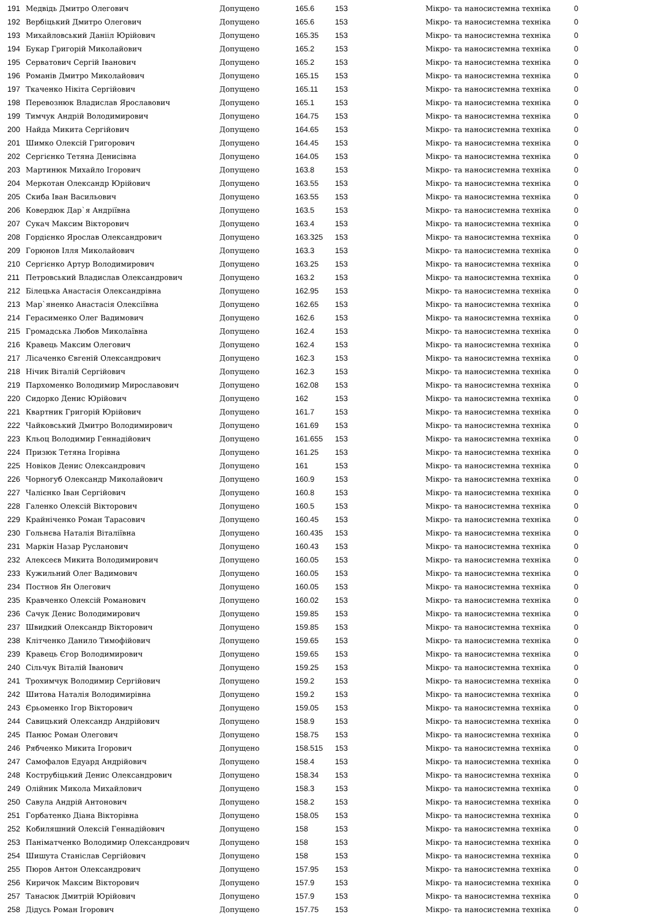| 191 | Медвідь Дмитро Олегович | Допущено | 165.6 | 153 | Мікро- та наносистемна техніка | 0 |
| 192 | Вербіцький Дмитро Олегович | Допущено | 165.6 | 153 | Мікро- та наносистемна техніка | 0 |
| 193 | Михайловський Данііл Юрійович | Допущено | 165.35 | 153 | Мікро- та наносистемна техніка | 0 |
| 194 | Букар Григорій Миколайович | Допущено | 165.2 | 153 | Мікро- та наносистемна техніка | 0 |
| 195 | Серватович Сергій Іванович | Допущено | 165.2 | 153 | Мікро- та наносистемна техніка | 0 |
| 196 | Романів Дмитро Миколайович | Допущено | 165.15 | 153 | Мікро- та наносистемна техніка | 0 |
| 197 | Ткаченко Нікіта Сергійович | Допущено | 165.11 | 153 | Мікро- та наносистемна техніка | 0 |
| 198 | Перевознюк Владислав Ярославович | Допущено | 165.1 | 153 | Мікро- та наносистемна техніка | 0 |
| 199 | Тимчук Андрій Володимирович | Допущено | 164.75 | 153 | Мікро- та наносистемна техніка | 0 |
| 200 | Найда Микита Сергійович | Допущено | 164.65 | 153 | Мікро- та наносистемна техніка | 0 |
| 201 | Шимко Олексій Григорович | Допущено | 164.45 | 153 | Мікро- та наносистемна техніка | 0 |
| 202 | Сергієнко Тетяна Денисівна | Допущено | 164.05 | 153 | Мікро- та наносистемна техніка | 0 |
| 203 | Мартинюк Михайло Ігорович | Допущено | 163.8 | 153 | Мікро- та наносистемна техніка | 0 |
| 204 | Меркотан Олександр Юрійович | Допущено | 163.55 | 153 | Мікро- та наносистемна техніка | 0 |
| 205 | Скиба Іван Васильович | Допущено | 163.55 | 153 | Мікро- та наносистемна техніка | 0 |
| 206 | Ковердюк Дар`я Андріївна | Допущено | 163.5 | 153 | Мікро- та наносистемна техніка | 0 |
| 207 | Сукач Максим Вікторович | Допущено | 163.4 | 153 | Мікро- та наносистемна техніка | 0 |
| 208 | Гордієнко Ярослав Олександрович | Допущено | 163.325 | 153 | Мікро- та наносистемна техніка | 0 |
| 209 | Горюнов Ілля Миколайович | Допущено | 163.3 | 153 | Мікро- та наносистемна техніка | 0 |
| 210 | Сергієнко Артур Володимирович | Допущено | 163.25 | 153 | Мікро- та наносистемна техніка | 0 |
| 211 | Петровський Владислав Олександрович | Допущено | 163.2 | 153 | Мікро- та наносистемна техніка | 0 |
| 212 | Білецька Анастасія Олександрівна | Допущено | 162.95 | 153 | Мікро- та наносистемна техніка | 0 |
| 213 | Мар`яненко Анастасія Олексіївна | Допущено | 162.65 | 153 | Мікро- та наносистемна техніка | 0 |
| 214 | Герасименко Олег Вадимович | Допущено | 162.6 | 153 | Мікро- та наносистемна техніка | 0 |
| 215 | Громадська Любов Миколаївна | Допущено | 162.4 | 153 | Мікро- та наносистемна техніка | 0 |
| 216 | Кравець Максим Олегович | Допущено | 162.4 | 153 | Мікро- та наносистемна техніка | 0 |
| 217 | Лісаченко Євгеній Олександрович | Допущено | 162.3 | 153 | Мікро- та наносистемна техніка | 0 |
| 218 | Нічик Віталій Сергійович | Допущено | 162.3 | 153 | Мікро- та наносистемна техніка | 0 |
| 219 | Пархоменко Володимир Мирославович | Допущено | 162.08 | 153 | Мікро- та наносистемна техніка | 0 |
| 220 | Сидорко Денис Юрійович | Допущено | 162 | 153 | Мікро- та наносистемна техніка | 0 |
| 221 | Квартник Григорій Юрійович | Допущено | 161.7 | 153 | Мікро- та наносистемна техніка | 0 |
| 222 | Чайковський Дмитро Володимирович | Допущено | 161.69 | 153 | Мікро- та наносистемна техніка | 0 |
| 223 | Кльоц Володимир Геннадійович | Допущено | 161.655 | 153 | Мікро- та наносистемна техніка | 0 |
| 224 | Призюк Тетяна Ігорівна | Допущено | 161.25 | 153 | Мікро- та наносистемна техніка | 0 |
| 225 | Новіков Денис Олександрович | Допущено | 161 | 153 | Мікро- та наносистемна техніка | 0 |
| 226 | Чорногуб Олександр Миколайович | Допущено | 160.9 | 153 | Мікро- та наносистемна техніка | 0 |
| 227 | Чалієнко Іван Сергійович | Допущено | 160.8 | 153 | Мікро- та наносистемна техніка | 0 |
| 228 | Галенко Олексій Вікторович | Допущено | 160.5 | 153 | Мікро- та наносистемна техніка | 0 |
| 229 | Крайніченко Роман Тарасович | Допущено | 160.45 | 153 | Мікро- та наносистемна техніка | 0 |
| 230 | Гольнєва Наталія Віталіївна | Допущено | 160.435 | 153 | Мікро- та наносистемна техніка | 0 |
| 231 | Маркін Назар Русланович | Допущено | 160.43 | 153 | Мікро- та наносистемна техніка | 0 |
| 232 | Алексеєв Микита Володимирович | Допущено | 160.05 | 153 | Мікро- та наносистемна техніка | 0 |
| 233 | Кужильний Олег Вадимович | Допущено | 160.05 | 153 | Мікро- та наносистемна техніка | 0 |
| 234 | Постнов Ян Олегович | Допущено | 160.05 | 153 | Мікро- та наносистемна техніка | 0 |
| 235 | Кравченко Олексій Романович | Допущено | 160.02 | 153 | Мікро- та наносистемна техніка | 0 |
| 236 | Сачук Денис Володимирович | Допущено | 159.85 | 153 | Мікро- та наносистемна техніка | 0 |
| 237 | Швидкий Олександр Вікторович | Допущено | 159.85 | 153 | Мікро- та наносистемна техніка | 0 |
| 238 | Клітченко Данило Тимофійович | Допущено | 159.65 | 153 | Мікро- та наносистемна техніка | 0 |
| 239 | Кравець Єгор Володимирович | Допущено | 159.65 | 153 | Мікро- та наносистемна техніка | 0 |
| 240 | Сільчук Віталій Іванович | Допущено | 159.25 | 153 | Мікро- та наносистемна техніка | 0 |
| 241 | Трохимчук Володимир Сергійович | Допущено | 159.2 | 153 | Мікро- та наносистемна техніка | 0 |
| 242 | Шитова Наталія Володимирівна | Допущено | 159.2 | 153 | Мікро- та наносистемна техніка | 0 |
| 243 | Єрьоменко Ігор Вікторович | Допущено | 159.05 | 153 | Мікро- та наносистемна техніка | 0 |
| 244 | Савицький Олександр Андрійович | Допущено | 158.9 | 153 | Мікро- та наносистемна техніка | 0 |
| 245 | Панюс Роман Олегович | Допущено | 158.75 | 153 | Мікро- та наносистемна техніка | 0 |
| 246 | Рябченко Микита Ігорович | Допущено | 158.515 | 153 | Мікро- та наносистемна техніка | 0 |
| 247 | Самофалов Едуард Андрійович | Допущено | 158.4 | 153 | Мікро- та наносистемна техніка | 0 |
| 248 | Кострубіцький Денис Олександрович | Допущено | 158.34 | 153 | Мікро- та наносистемна техніка | 0 |
| 249 | Олійник Микола Михайлович | Допущено | 158.3 | 153 | Мікро- та наносистемна техніка | 0 |
| 250 | Савула Андрій Антонович | Допущено | 158.2 | 153 | Мікро- та наносистемна техніка | 0 |
| 251 | Горбатенко Діана Вікторівна | Допущено | 158.05 | 153 | Мікро- та наносистемна техніка | 0 |
| 252 | Кобиляшний Олексій Геннадійович | Допущено | 158 | 153 | Мікро- та наносистемна техніка | 0 |
| 253 | Паніматченко Володимир Олександрович | Допущено | 158 | 153 | Мікро- та наносистемна техніка | 0 |
| 254 | Шишута Станіслав Сергійович | Допущено | 158 | 153 | Мікро- та наносистемна техніка | 0 |
| 255 | Пюров Антон Олександрович | Допущено | 157.95 | 153 | Мікро- та наносистемна техніка | 0 |
| 256 | Киричок Максим Вікторович | Допущено | 157.9 | 153 | Мікро- та наносистемна техніка | 0 |
| 257 | Танасюк Дмитрій Юрійович | Допущено | 157.9 | 153 | Мікро- та наносистемна техніка | 0 |
| 258 | Дідусь Роман Ігорович | Допущено | 157.75 | 153 | Мікро- та наносистемна техніка | 0 |